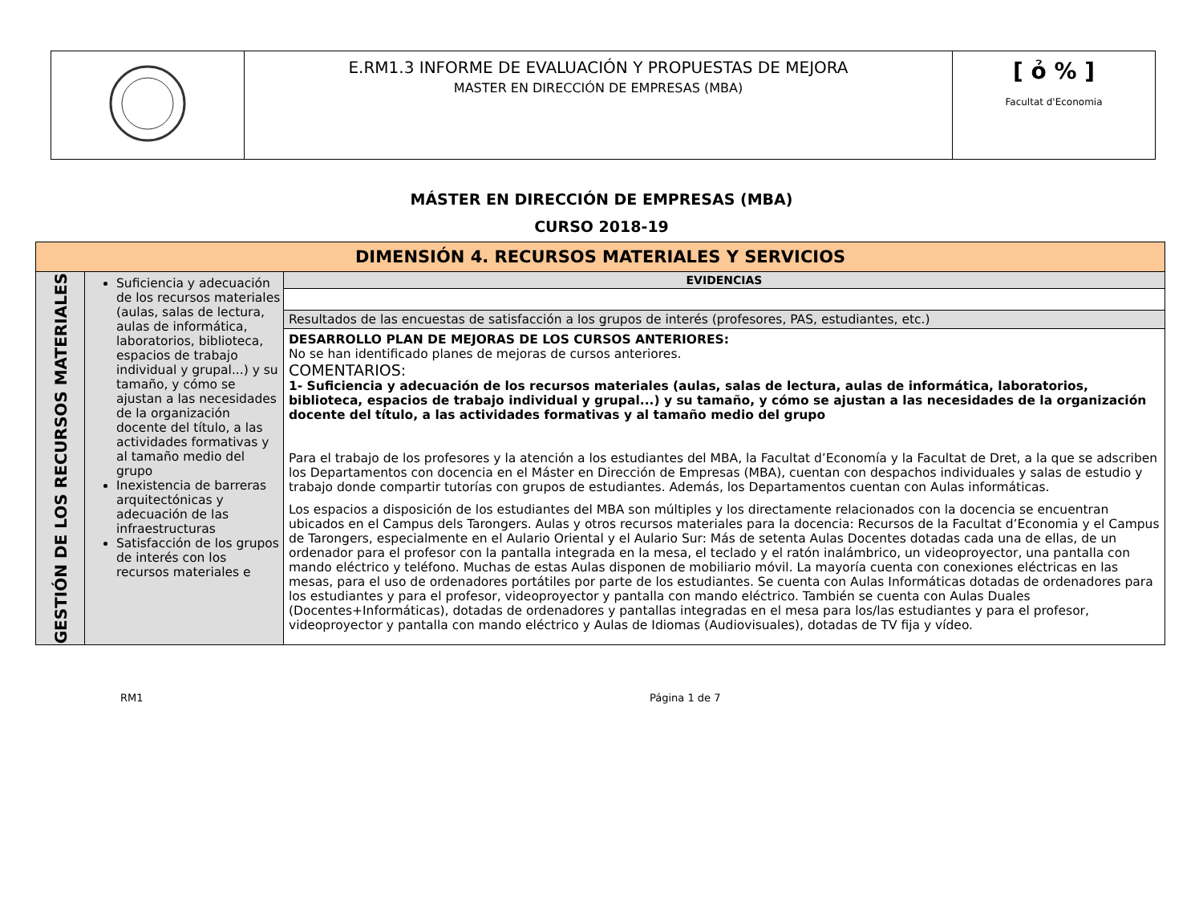| | E.RM1.3 INFORME DE EVALUACIÓN Y PROPUESTAS DE MEJORA MASTER EN DIRECCIÓN DE EMPRESAS (MBA) | [ ỏ % ] Facultat d'Economia |
MÁSTER EN DIRECCIÓN DE EMPRESAS (MBA)
CURSO 2018-19
| DIMENSIÓN 4. RECURSOS MATERIALES Y SERVICIOS | | |
| --- | --- | --- |
| GESTIÓN DE LOS RECURSOS MATERIALES | Suficiencia y adecuación de los recursos materiales (aulas, salas de lectura, aulas de informática, laboratorios, biblioteca, espacios de trabajo individual y grupal...) y su tamaño, y cómo se ajustan a las necesidades de la organización docente del título, a las actividades formativas y al tamaño medio del grupo Inexistencia de barreras arquitectónicas y adecuación de las infraestructuras Satisfacción de los grupos de interés con los recursos materiales e | EVIDENCIAS |
| | | Resultados de las encuestas de satisfacción a los grupos de interés (profesores, PAS, estudiantes, etc.) |
| | | DESARROLLO PLAN DE MEJORAS DE LOS CURSOS ANTERIORES: No se han identificado planes de mejoras de cursos anteriores. COMENTARIOS: 1- Suficiencia y adecuación de los recursos materiales (aulas, salas de lectura, aulas de informática, laboratorios, biblioteca, espacios de trabajo individual y grupal...) y su tamaño, y cómo se ajustan a las necesidades de la organización docente del título, a las actividades formativas y al tamaño medio del grupo Para el trabajo de los profesores y la atención a los estudiantes del MBA, la Facultat d’Economía y la Facultat de Dret, a la que se adscriben los Departamentos con docencia en el Máster en Dirección de Empresas (MBA), cuentan con despachos individuales y salas de estudio y trabajo donde compartir tutorías con grupos de estudiantes. Además, los Departamentos cuentan con Aulas informáticas. Los espacios a disposición de los estudiantes del MBA son múltiples y los directamente relacionados con la docencia se encuentran ubicados en el Campus dels Tarongers. Aulas y otros recursos materiales para la docencia: Recursos de la Facultat d’Economia y el Campus de Tarongers, especialmente en el Aulario Oriental y el Aulario Sur: Más de setenta Aulas Docentes dotadas cada una de ellas, de un ordenador para el profesor con la pantalla integrada en la mesa, el teclado y el ratón inalámbrico, un videoproyector, una pantalla con mando eléctrico y teléfono. Muchas de estas Aulas disponen de mobiliario móvil. La mayoría cuenta con conexiones eléctricas en las mesas, para el uso de ordenadores portátiles por parte de los estudiantes. Se cuenta con Aulas Informáticas dotadas de ordenadores para los estudiantes y para el profesor, videoproyector y pantalla con mando eléctrico. También se cuenta con Aulas Duales (Docentes+Informáticas), dotadas de ordenadores y pantallas integradas en el mesa para los/las estudiantes y para el profesor, videoproyector y pantalla con mando eléctrico y Aulas de Idiomas (Audiovisuales), dotadas de TV fija y vídeo. |
RM1 Página 1 de 7